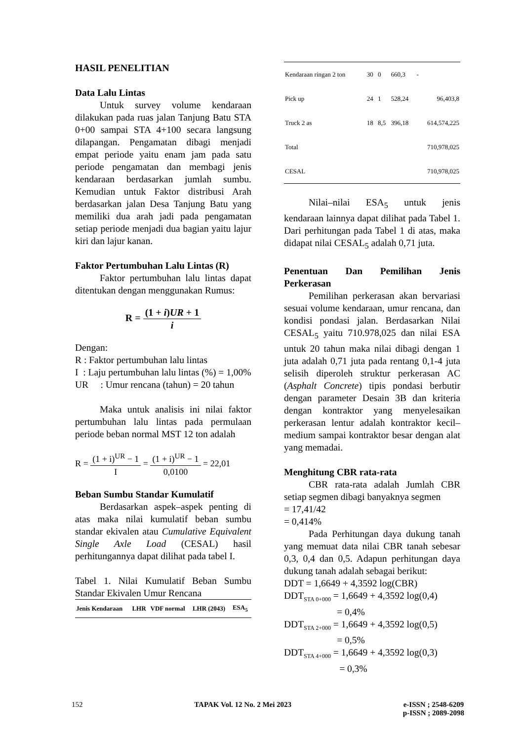HASIL PENELITIAN
Data Lalu Lintas
Untuk survey volume kendaraan dilakukan pada ruas jalan Tanjung Batu STA 0+00 sampai STA 4+100 secara langsung dilapangan. Pengamatan dibagi menjadi empat periode yaitu enam jam pada satu periode pengamatan dan membagi jenis kendaraan berdasarkan jumlah sumbu. Kemudian untuk Faktor distribusi Arah berdasarkan jalan Desa Tanjung Batu yang memiliki dua arah jadi pada pengamatan setiap periode menjadi dua bagian yaitu lajur kiri dan lajur kanan.
Faktor Pertumbuhan Lalu Lintas (R)
Faktor pertumbuhan lalu lintas dapat ditentukan dengan menggunakan Rumus:
R = (1 + i)UR + 1 i
Dengan:
R : Faktor pertumbuhan lalu lintas
I : Laju pertumbuhan lalu lintas (%) = 1,00%
UR : Umur rencana (tahun) = 20 tahun
Maka untuk analisis ini nilai faktor pertumbuhan lalu lintas pada permulaan periode beban normal MST 12 ton adalah
R = (1 + i)<sup>UR</sup> − 1 I = (1 + i)<sup>UR</sup> − 1 0,0100 = 22,01
Beban Sumbu Standar Kumulatif
Berdasarkan aspek–aspek penting di atas maka nilai kumulatif beban sumbu standar ekivalen atau Cumulative Equivalent Single Axle Load (CESAL) hasil perhitungannya dapat dilihat pada tabel I.
Tabel 1. Nilai Kumulatif Beban Sumbu Standar Ekivalen Umur Rencana
| Jenis Kendaraan | LHR | VDF normal | LHR (2043) | ESA<sub>5</sub> |
| --- | --- | --- | --- | --- |
| Kendaraan ringan 2 ton | 30 | 0 | 660,3 | - |
| Pick up | 24 | 1 | 528,24 | 96,403,8 |
| Truck 2 as | 18 | 8,5 | 396,18 | 614,574,225 |
| Total | | | | 710,978,025 |
| CESAL | | | | 710,978,025 |
Nilai–nilai ESA<sub>5</sub> untuk jenis kendaraan lainnya dapat dilihat pada Tabel 1. Dari perhitungan pada Tabel 1 di atas, maka didapat nilai CESAL<sub>5</sub> adalah 0,71 juta.
Penentuan Dan Pemilihan Jenis Perkerasan
Pemilihan perkerasan akan bervariasi sesuai volume kendaraan, umur rencana, dan kondisi pondasi jalan. Berdasarkan Nilai CESAL<sub>5</sub> yaitu 710.978,025 dan nilai ESA untuk 20 tahun maka nilai dibagi dengan 1 juta adalah 0,71 juta pada rentang 0,1-4 juta selisih diperoleh struktur perkerasan AC (Asphalt Concrete) tipis pondasi berbutir dengan parameter Desain 3B dan kriteria dengan kontraktor yang menyelesaikan perkerasan lentur adalah kontraktor kecil–medium sampai kontraktor besar dengan alat yang memadai.
Menghitung CBR rata-rata
CBR rata-rata adalah Jumlah CBR setiap segmen dibagi banyaknya segmen
= 17,41/42
= 0,414%
Pada Perhitungan daya dukung tanah yang memuat data nilai CBR tanah sebesar 0,3, 0,4 dan 0,5. Adapun perhitungan daya dukung tanah adalah sebagai berikut:
DDT = 1,6649 + 4,3592 log(CBR)
DDT<sub>STA 0+000</sub> = 1,6649 + 4,3592 log(0,4)
= 0,4%
DDT<sub>STA 2+000</sub> = 1,6649 + 4,3592 log(0,5)
= 0,5%
DDT<sub>STA 4+000</sub> = 1,6649 + 4,3592 log(0,3)
= 0,3%
152 TAPAK Vol. 12 No. 2 Mei 2023 e-ISSN ; 2548-6209
p-ISSN ; 2089-2098